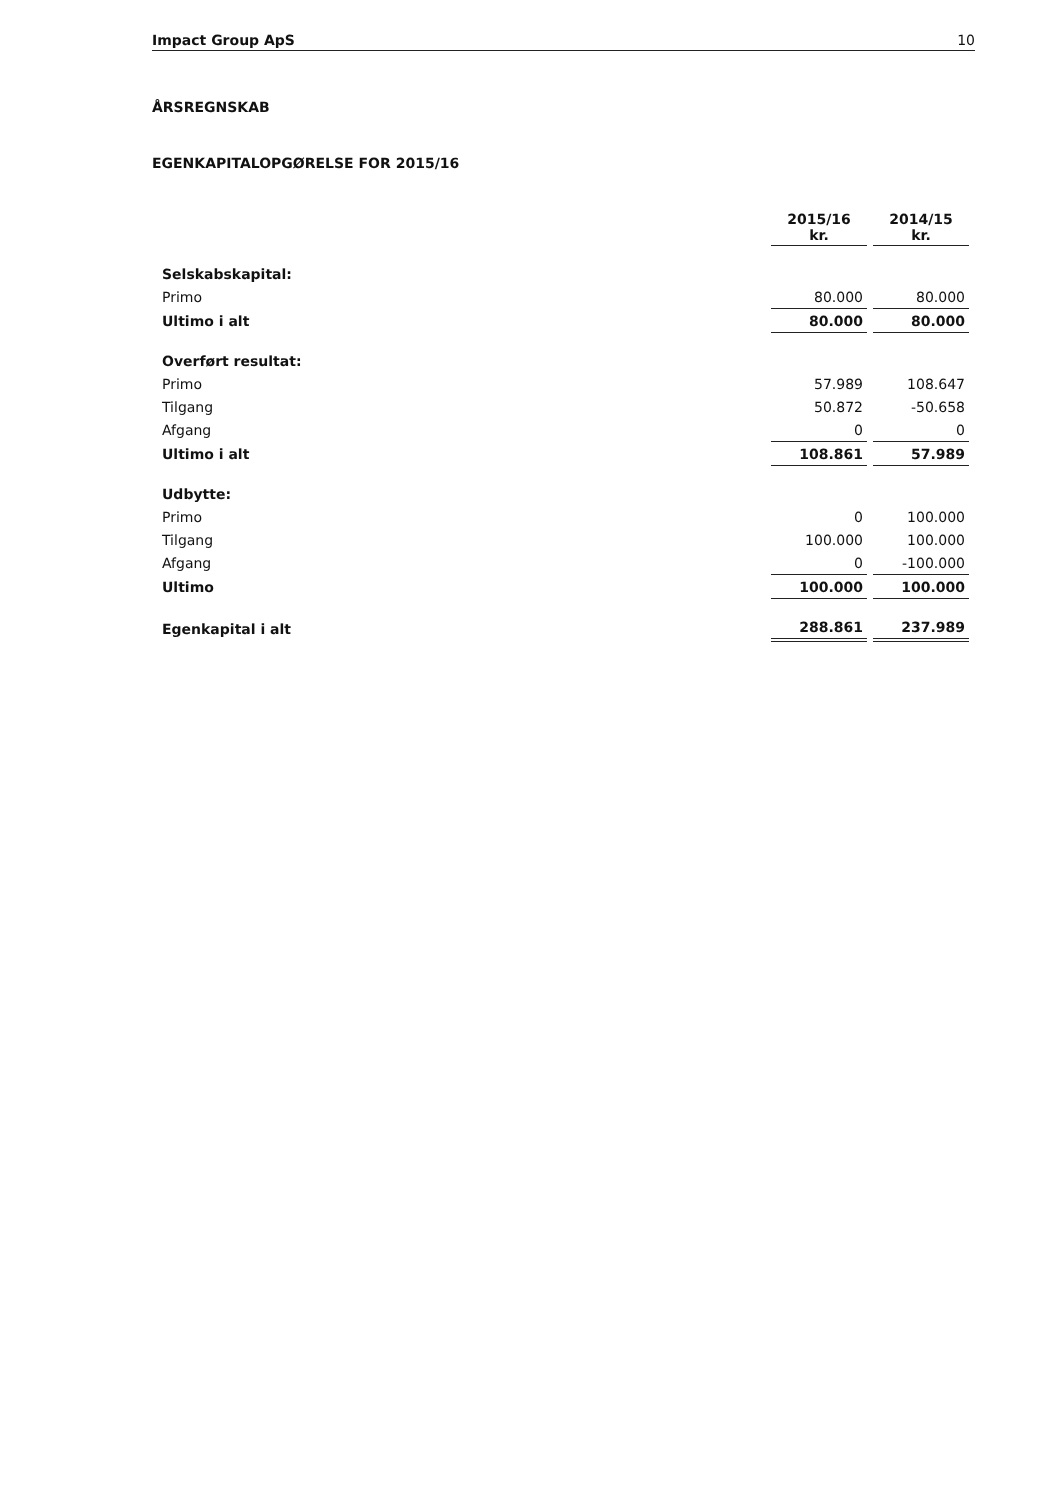Impact Group ApS 10
ÅRSREGNSKAB
EGENKAPITALOPGØRELSE FOR 2015/16
| | 2015/16 kr. | 2014/15 kr. |
| Selskabskapital: | | |
| Primo | 80.000 | 80.000 |
| Ultimo i alt | 80.000 | 80.000 |
| Overført resultat: | | |
| Primo | 57.989 | 108.647 |
| Tilgang | 50.872 | -50.658 |
| Afgang | 0 | 0 |
| Ultimo i alt | 108.861 | 57.989 |
| Udbytte: | | |
| Primo | 0 | 100.000 |
| Tilgang | 100.000 | 100.000 |
| Afgang | 0 | -100.000 |
| Ultimo | 100.000 | 100.000 |
| Egenkapital i alt | 288.861 | 237.989 |